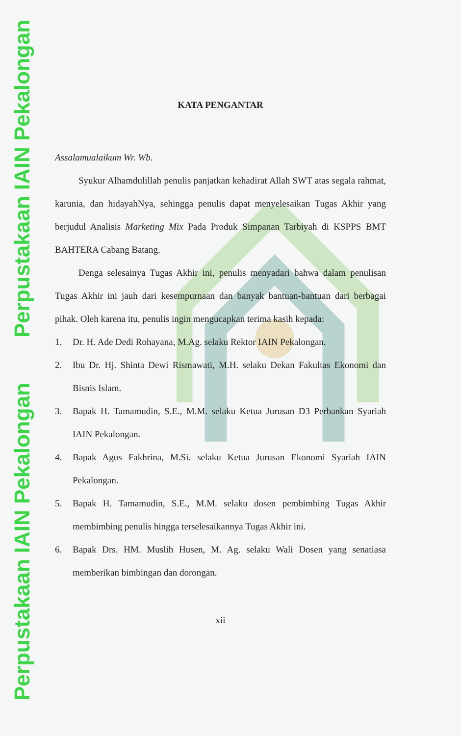Perpustakaan IAIN Pekalongan
Perpustakaan IAIN Pekalongan
KATA PENGANTAR
Assalamualaikum Wr. Wb.
Syukur Alhamdulillah penulis panjatkan kehadirat Allah SWT atas segala rahmat, karunia, dan hidayahNya, sehingga penulis dapat menyelesaikan Tugas Akhir yang berjudul Analisis Marketing Mix Pada Produk Simpanan Tarbiyah di KSPPS BMT BAHTERA Cabang Batang.
Denga selesainya Tugas Akhir ini, penulis menyadari bahwa dalam penulisan Tugas Akhir ini jauh dari kesempurnaan dan banyak bantuan-bantuan dari berbagai pihak. Oleh karena itu, penulis ingin mengucapkan terima kasih kepada:
1. Dr. H. Ade Dedi Rohayana, M.Ag. selaku Rektor IAIN Pekalongan.
2. Ibu Dr. Hj. Shinta Dewi Rismawati, M.H. selaku Dekan Fakultas Ekonomi dan Bisnis Islam.
3. Bapak H. Tamamudin, S.E., M.M. selaku Ketua Jurusan D3 Perbankan Syariah IAIN Pekalongan.
4. Bapak Agus Fakhrina, M.Si. selaku Ketua Jurusan Ekonomi Syariah IAIN Pekalongan.
5. Bapak H. Tamamudin, S.E., M.M. selaku dosen pembimbing Tugas Akhir membimbing penulis hingga terselesaikannya Tugas Akhir ini.
6. Bapak Drs. HM. Muslih Husen, M. Ag. selaku Wali Dosen yang senatiasa memberikan bimbingan dan dorongan.
xii